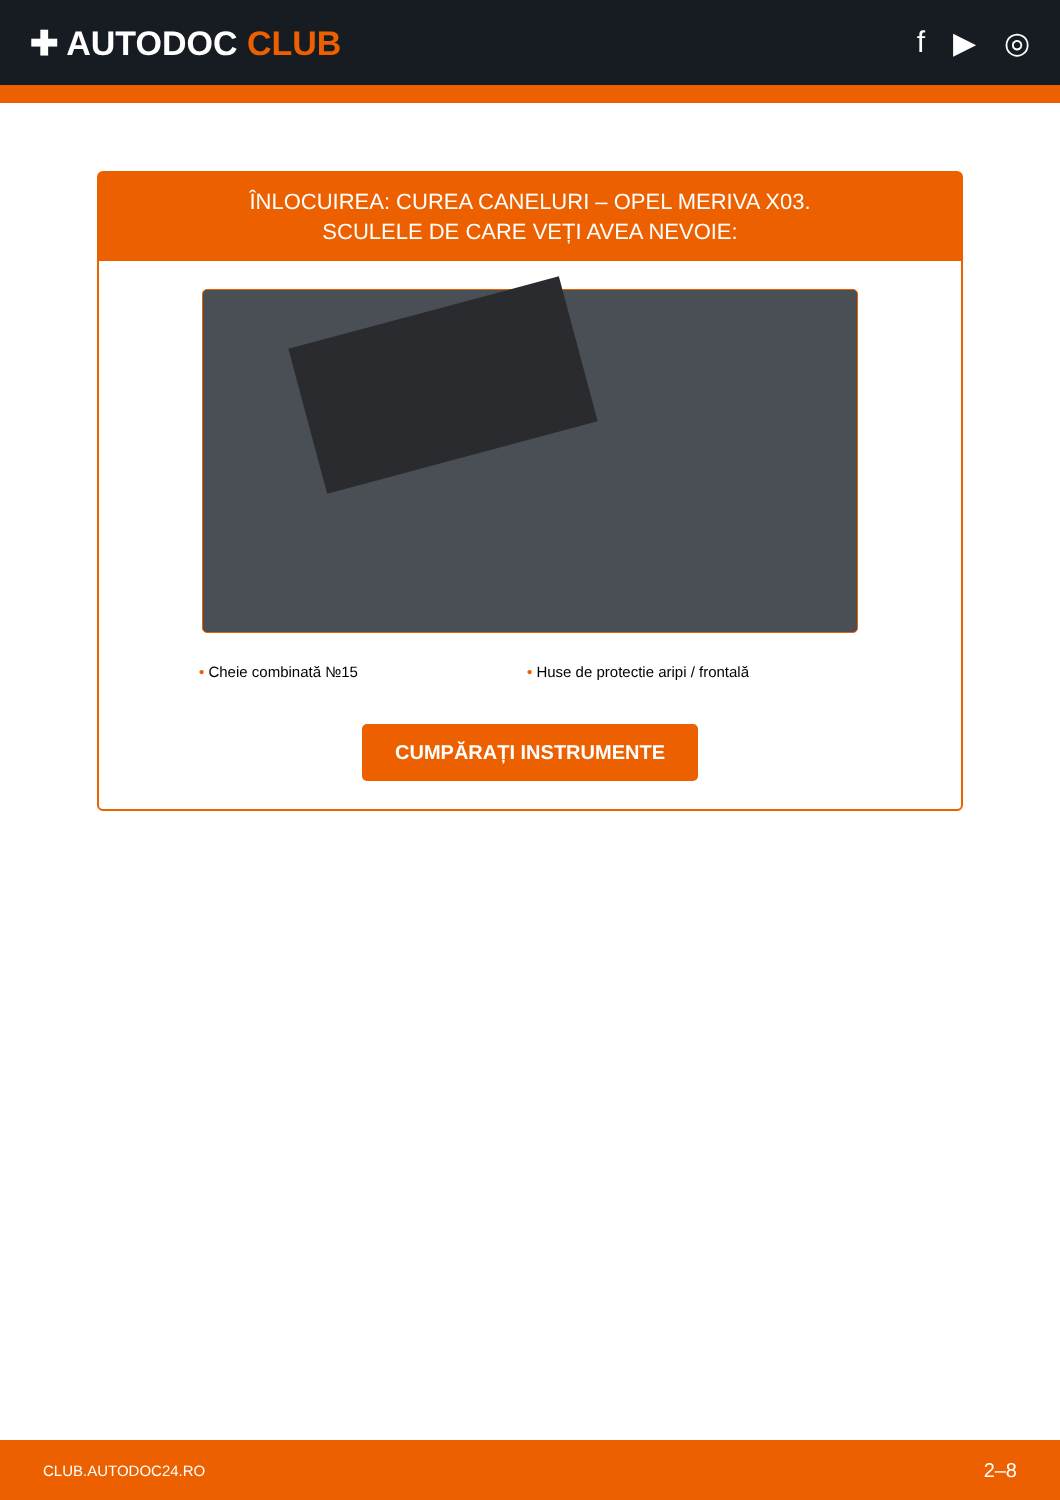✚ AUTODOC CLUB f ▶ ◎
ÎNLOCUIREA: CUREA CANELURI – OPEL MERIVA X03.
SCULELE DE CARE VEȚI AVEA NEVOIE:
• Cheie combinată №15 • Huse de protectie aripi / frontală
CUMPĂRAȚI INSTRUMENTE
CLUB.AUTODOC24.RO 2–8